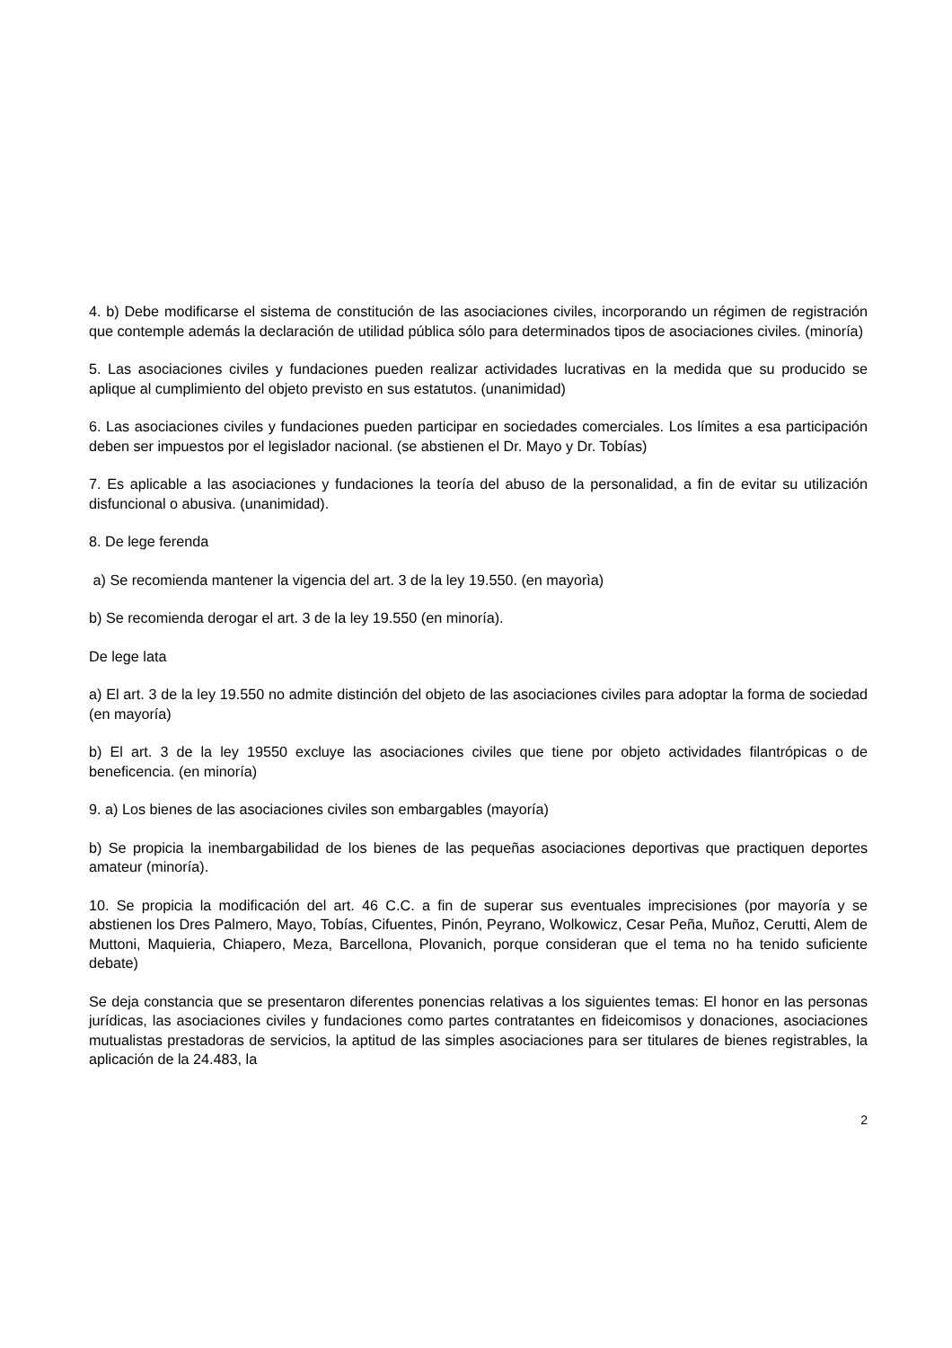4. b) Debe modificarse el sistema de constitución de las asociaciones civiles, incorporando un régimen de registración que contemple además la declaración de utilidad pública sólo para determinados tipos de asociaciones civiles. (minoría)
5. Las asociaciones civiles y fundaciones pueden realizar actividades lucrativas en la medida que su producido se aplique al cumplimiento del objeto previsto en sus estatutos. (unanimidad)
6. Las asociaciones civiles y fundaciones pueden participar en sociedades comerciales. Los límites a esa participación deben ser impuestos por el legislador nacional. (se abstienen el Dr. Mayo y Dr. Tobías)
7. Es aplicable a las asociaciones y fundaciones la teoría del abuso de la personalidad, a fin de evitar su utilización disfuncional o abusiva. (unanimidad).
8. De lege ferenda
a) Se recomienda mantener la vigencia del art. 3 de la ley 19.550. (en mayorìa)
b) Se recomienda derogar el art. 3 de la ley 19.550 (en minoría).
De lege lata
a) El art. 3 de la ley 19.550 no admite distinción del objeto de las asociaciones civiles para adoptar la forma de sociedad (en mayoría)
b) El art. 3 de la ley 19550 excluye las asociaciones civiles que tiene por objeto actividades filantrópicas o de beneficencia. (en minoría)
9. a) Los bienes de las asociaciones civiles son embargables (mayoría)
b) Se propicia la inembargabilidad de los bienes de las pequeñas asociaciones deportivas que practiquen deportes amateur (minoría).
10. Se propicia la modificación del art. 46 C.C. a fin de superar sus eventuales imprecisiones (por mayoría y se abstienen los Dres Palmero, Mayo, Tobías, Cifuentes, Pinón, Peyrano, Wolkowicz, Cesar Peña, Muñoz, Cerutti, Alem de Muttoni, Maquieria, Chiapero, Meza, Barcellona, Plovanich, porque consideran que el tema no ha tenido suficiente debate)
Se deja constancia que se presentaron diferentes ponencias relativas a los siguientes temas: El honor en las personas jurídicas, las asociaciones civiles y fundaciones como partes contratantes en fideicomisos y donaciones, asociaciones mutualistas prestadoras de servicios, la aptitud de las simples asociaciones para ser titulares de bienes registrables, la aplicación de la 24.483, la
2